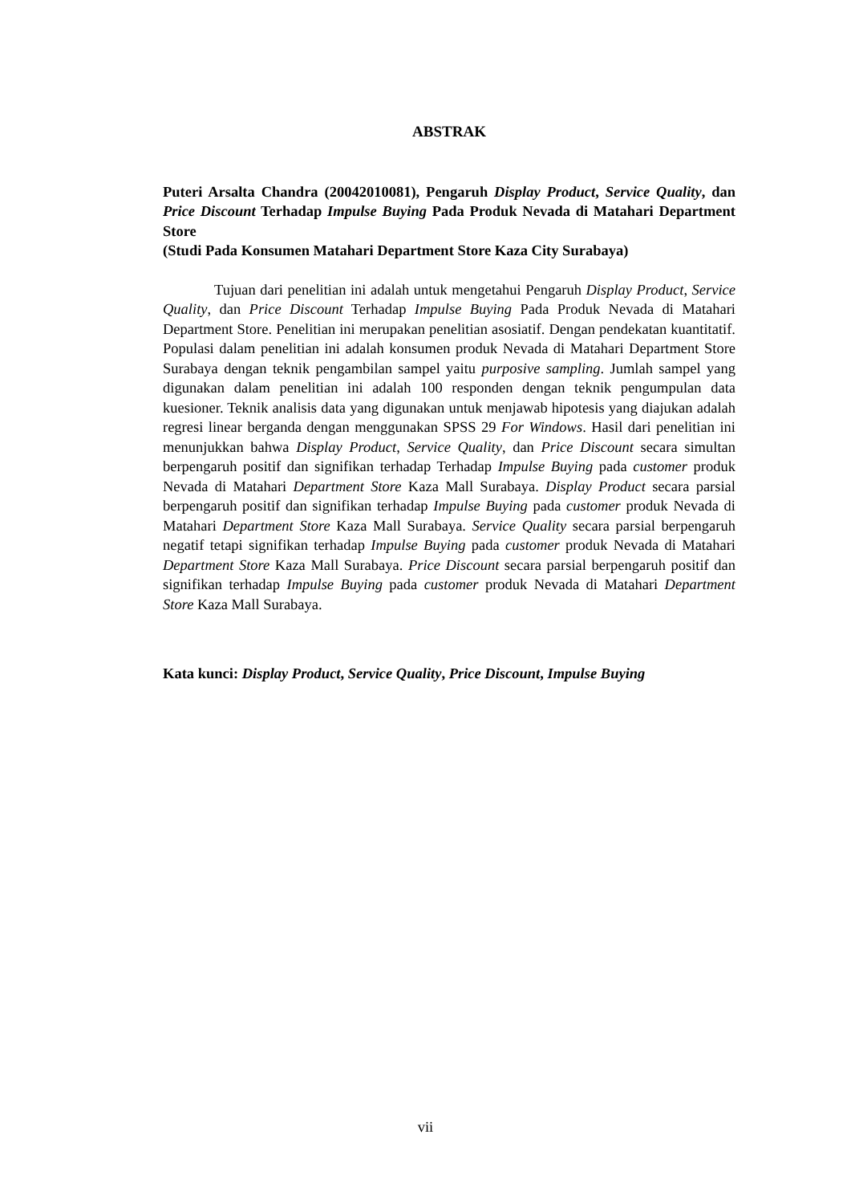ABSTRAK
Puteri Arsalta Chandra (20042010081), Pengaruh Display Product, Service Quality, dan Price Discount Terhadap Impulse Buying Pada Produk Nevada di Matahari Department Store
(Studi Pada Konsumen Matahari Department Store Kaza City Surabaya)
Tujuan dari penelitian ini adalah untuk mengetahui Pengaruh Display Product, Service Quality, dan Price Discount Terhadap Impulse Buying Pada Produk Nevada di Matahari Department Store. Penelitian ini merupakan penelitian asosiatif. Dengan pendekatan kuantitatif. Populasi dalam penelitian ini adalah konsumen produk Nevada di Matahari Department Store Surabaya dengan teknik pengambilan sampel yaitu purposive sampling. Jumlah sampel yang digunakan dalam penelitian ini adalah 100 responden dengan teknik pengumpulan data kuesioner. Teknik analisis data yang digunakan untuk menjawab hipotesis yang diajukan adalah regresi linear berganda dengan menggunakan SPSS 29 For Windows. Hasil dari penelitian ini menunjukkan bahwa Display Product, Service Quality, dan Price Discount secara simultan berpengaruh positif dan signifikan terhadap Terhadap Impulse Buying pada customer produk Nevada di Matahari Department Store Kaza Mall Surabaya. Display Product secara parsial berpengaruh positif dan signifikan terhadap Impulse Buying pada customer produk Nevada di Matahari Department Store Kaza Mall Surabaya. Service Quality secara parsial berpengaruh negatif tetapi signifikan terhadap Impulse Buying pada customer produk Nevada di Matahari Department Store Kaza Mall Surabaya. Price Discount secara parsial berpengaruh positif dan signifikan terhadap Impulse Buying pada customer produk Nevada di Matahari Department Store Kaza Mall Surabaya.
Kata kunci: Display Product, Service Quality, Price Discount, Impulse Buying
vii